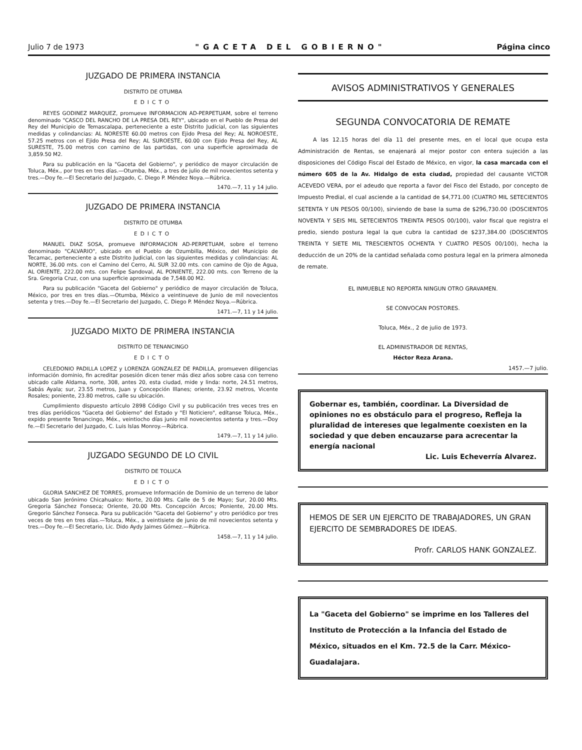Julio 7 de 1973 "GACETA DEL GOBIERNO" Página cinco
JUZGADO DE PRIMERA INSTANCIA
DISTRITO DE OTUMBA
EDICTO
REYES GODINEZ MARQUEZ, promueve INFORMACION AD-PERPETUAM, sobre el terreno denominado "CASCO DEL RANCHO DE LA PRESA DEL REY", ubicado en el Pueblo de Presa del Rey del Municipio de Temascalapa, perteneciente a este Distrito Judicial, con las siguientes medidas y colindancias: AL NORESTE 60.00 metros con Ejido Presa del Rey; AL NOROESTE, 57.25 metros con el Ejido Presa del Rey; AL SUROESTE, 60.00 con Ejido Presa del Rey, AL SURESTE, 75.00 metros con camino de las partidas, con una superficie aproximada de 3,859.50 M2.
Para su publicación en la "Gaceta del Gobierno", y periódico de mayor circulación de Toluca, Méx., por tres en tres días.—Otumba, Méx., a tres de julio de mil novecientos setenta y tres.—Doy fe.—El Secretario del Juzgado, C. Diego P. Méndez Noya.—Rúbrica.
1470.—7, 11 y 14 julio.
JUZGADO DE PRIMERA INSTANCIA
DISTRITO DE OTUMBA
EDICTO
MANUEL DIAZ SOSA, promueve INFORMACION AD-PERPETUAM, sobre el terreno denominado "CALVARIO", ubicado en el Pueblo de Ozumbilla, México, del Municipio de Tecamac, perteneciente a este Distrito Judicial, con las siguientes medidas y colindancias: AL NORTE, 36.00 mts. con el Camino del Cerro, AL SUR 32.00 mts. con camino de Ojo de Agua, AL ORIENTE, 222.00 mts. con Felipe Sandoval, AL PONIENTE, 222.00 mts. con Terreno de la Sra. Gregoria Cruz, con una superficie aproximada de 7,548.00 M2.
Para su publicación "Gaceta del Gobierno" y periódico de mayor circulación de Toluca, México, por tres en tres días.—Otumba, México a veintinueve de Junio de mil novecientos setenta y tres.—Doy fe.—El Secretario del Juzgado, C. Diego P. Méndez Noya.—Rúbrica.
1471.—7, 11 y 14 julio.
JUZGADO MIXTO DE PRIMERA INSTANCIA
DISTRITO DE TENANCINGO
EDICTO
CELEDONIO PADILLA LOPEZ y LORENZA GONZALEZ DE PADILLA, promueven diligencias información dominio, fin acreditar posesión dicen tener más diez años sobre casa con terreno ubicado calle Aldama, norte, 308, antes 20, esta ciudad, mide y linda: norte, 24.51 metros, Sabás Ayala; sur, 23.55 metros, Juan y Concepción Illanes; oriente, 23.92 metros, Vicente Rosales; poniente, 23.80 metros, calle su ubicación.
Cumplimiento dispuesto artículo 2898 Código Civil y su publicación tres veces tres en tres días periódicos "Gaceta del Gobierno" del Estado y "El Noticiero", edítanse Toluca, Méx., expido presente Tenancingo, Méx., veintiocho días junio mil novecientos setenta y tres.—Doy fe.—El Secretario del Juzgado, C. Luis Islas Monroy.—Rúbrica.
1479.—7, 11 y 14 julio.
JUZGADO SEGUNDO DE LO CIVIL
DISTRITO DE TOLUCA
EDICTO
GLORIA SANCHEZ DE TORRES, promueve Información de Dominio de un terreno de labor ubicado San Jerónimo Chicahualco: Norte, 20.00 Mts. Calle de 5 de Mayo; Sur, 20.00 Mts. Gregoria Sánchez Fonseca; Oriente, 20.00 Mts. Concepción Arcos; Poniente, 20.00 Mts. Gregorio Sánchez Fonseca. Para su publicación "Gaceta del Gobierno" y otro periódico por tres veces de tres en tres días.—Toluca, Méx., a veintisiete de junio de mil novecientos setenta y tres.—Doy fe.—El Secretario, Lic. Dido Aydy Jaimes Gómez.—Rúbrica.
1458.—7, 11 y 14 julio.
AVISOS ADMINISTRATIVOS Y GENERALES
SEGUNDA CONVOCATORIA DE REMATE
A las 12.15 horas del día 11 del presente mes, en el local que ocupa esta Administración de Rentas, se enajenará al mejor postor con entera sujeción a las disposiciones del Código Fiscal del Estado de México, en vigor, la casa marcada con el número 605 de la Av. Hidalgo de esta ciudad, propiedad del causante VICTOR ACEVEDO VERA, por el adeudo que reporta a favor del Fisco del Estado, por concepto de Impuesto Predial, el cual asciende a la cantidad de $4,771.00 (CUATRO MIL SETECIENTOS SETENTA Y UN PESOS 00/100), sirviendo de base la suma de $296,730.00 (DOSCIENTOS NOVENTA Y SEIS MIL SETECIENTOS TREINTA PESOS 00/100), valor fiscal que registra el predio, siendo postura legal la que cubra la cantidad de $237,384.00 (DOSCIENTOS TREINTA Y SIETE MIL TRESCIENTOS OCHENTA Y CUATRO PESOS 00/100), hecha la deducción de un 20% de la cantidad señalada como postura legal en la primera almoneda de remate.
EL INMUEBLE NO REPORTA NINGUN OTRO GRAVAMEN.
SE CONVOCAN POSTORES.
Toluca, Méx., 2 de julio de 1973.
EL ADMINISTRADOR DE RENTAS,
Héctor Reza Arana.
1457.—7 julio.
Gobernar es, también, coordinar. La Diversidad de opiniones no es obstáculo para el progreso, Refleja la pluralidad de intereses que legalmente coexisten en la sociedad y que deben encauzarse para acrecentar la energía nacional
Lic. Luis Echeverría Alvarez.
HEMOS DE SER UN EJERCITO DE TRABAJADORES, UN GRAN EJERCITO DE SEMBRADORES DE IDEAS.
Profr. CARLOS HANK GONZALEZ.
La "Gaceta del Gobierno" se imprime en los Talleres del Instituto de Protección a la Infancia del Estado de México, situados en el Km. 72.5 de la Carr. México-Guadalajara.